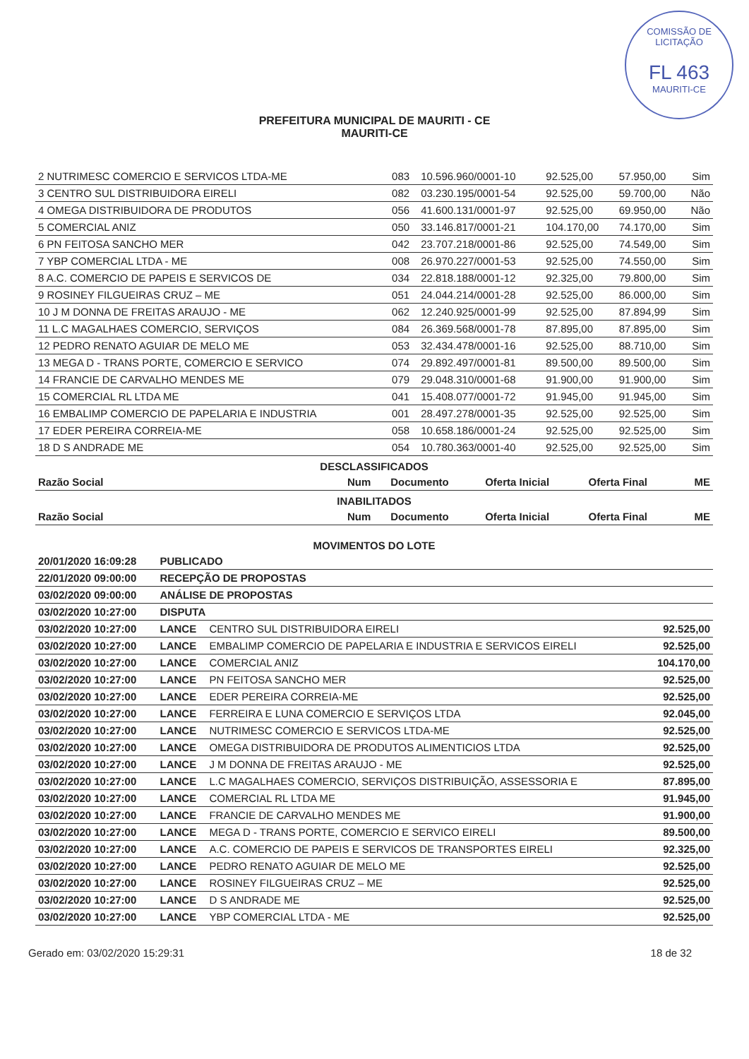COMISSÃO DE LICITAÇÃO
FL 463
MAURITI-CE
PREFEITURA MUNICIPAL DE MAURITI - CE
MAURITI-CE
| 2 NUTRIMESC COMERCIO E SERVICOS LTDA-ME | 083 | 10.596.960/0001-10 | 92.525,00 | 57.950,00 | Sim |
| 3 CENTRO SUL DISTRIBUIDORA EIRELI | 082 | 03.230.195/0001-54 | 92.525,00 | 59.700,00 | Não |
| 4 OMEGA DISTRIBUIDORA DE PRODUTOS | 056 | 41.600.131/0001-97 | 92.525,00 | 69.950,00 | Não |
| 5 COMERCIAL ANIZ | 050 | 33.146.817/0001-21 | 104.170,00 | 74.170,00 | Sim |
| 6 PN FEITOSA SANCHO MER | 042 | 23.707.218/0001-86 | 92.525,00 | 74.549,00 | Sim |
| 7 YBP COMERCIAL LTDA - ME | 008 | 26.970.227/0001-53 | 92.525,00 | 74.550,00 | Sim |
| 8 A.C. COMERCIO DE PAPEIS E SERVICOS DE | 034 | 22.818.188/0001-12 | 92.325,00 | 79.800,00 | Sim |
| 9 ROSINEY FILGUEIRAS CRUZ – ME | 051 | 24.044.214/0001-28 | 92.525,00 | 86.000,00 | Sim |
| 10 J M DONNA DE FREITAS ARAUJO - ME | 062 | 12.240.925/0001-99 | 92.525,00 | 87.894,99 | Sim |
| 11 L.C MAGALHAES COMERCIO, SERVIÇOS | 084 | 26.369.568/0001-78 | 87.895,00 | 87.895,00 | Sim |
| 12 PEDRO RENATO AGUIAR DE MELO ME | 053 | 32.434.478/0001-16 | 92.525,00 | 88.710,00 | Sim |
| 13 MEGA D - TRANS PORTE, COMERCIO E SERVICO | 074 | 29.892.497/0001-81 | 89.500,00 | 89.500,00 | Sim |
| 14 FRANCIE DE CARVALHO MENDES ME | 079 | 29.048.310/0001-68 | 91.900,00 | 91.900,00 | Sim |
| 15 COMERCIAL RL LTDA ME | 041 | 15.408.077/0001-72 | 91.945,00 | 91.945,00 | Sim |
| 16 EMBALIMP COMERCIO DE PAPELARIA E INDUSTRIA | 001 | 28.497.278/0001-35 | 92.525,00 | 92.525,00 | Sim |
| 17 EDER PEREIRA CORREIA-ME | 058 | 10.658.186/0001-24 | 92.525,00 | 92.525,00 | Sim |
| 18 D S ANDRADE ME | 054 | 10.780.363/0001-40 | 92.525,00 | 92.525,00 | Sim |
DESCLASSIFICADOS
| Razão Social | Num | Documento | Oferta Inicial | Oferta Final | ME |
| --- | --- | --- | --- | --- | --- |
INABILITADOS
| Razão Social | Num | Documento | Oferta Inicial | Oferta Final | ME |
| --- | --- | --- | --- | --- | --- |
MOVIMENTOS DO LOTE
| 20/01/2020 16:09:28 | PUBLICADO | | |
| --- | --- | --- | --- |
| 22/01/2020 09:00:00 | RECEPÇÃO DE PROPOSTAS | | |
| 03/02/2020 09:00:00 | ANÁLISE DE PROPOSTAS | | |
| 03/02/2020 10:27:00 | DISPUTA | | |
| 03/02/2020 10:27:00 | LANCE | CENTRO SUL DISTRIBUIDORA EIRELI | 92.525,00 |
| 03/02/2020 10:27:00 | LANCE | EMBALIMP COMERCIO DE PAPELARIA E INDUSTRIA E SERVICOS EIRELI | 92.525,00 |
| 03/02/2020 10:27:00 | LANCE | COMERCIAL ANIZ | 104.170,00 |
| 03/02/2020 10:27:00 | LANCE | PN FEITOSA SANCHO MER | 92.525,00 |
| 03/02/2020 10:27:00 | LANCE | EDER PEREIRA CORREIA-ME | 92.525,00 |
| 03/02/2020 10:27:00 | LANCE | FERREIRA E LUNA COMERCIO E SERVIÇOS LTDA | 92.045,00 |
| 03/02/2020 10:27:00 | LANCE | NUTRIMESC COMERCIO E SERVICOS LTDA-ME | 92.525,00 |
| 03/02/2020 10:27:00 | LANCE | OMEGA DISTRIBUIDORA DE PRODUTOS ALIMENTICIOS LTDA | 92.525,00 |
| 03/02/2020 10:27:00 | LANCE | J M DONNA DE FREITAS ARAUJO - ME | 92.525,00 |
| 03/02/2020 10:27:00 | LANCE | L.C MAGALHAES COMERCIO, SERVIÇOS DISTRIBUIÇÃO, ASSESSORIA E | 87.895,00 |
| 03/02/2020 10:27:00 | LANCE | COMERCIAL RL LTDA ME | 91.945,00 |
| 03/02/2020 10:27:00 | LANCE | FRANCIE DE CARVALHO MENDES ME | 91.900,00 |
| 03/02/2020 10:27:00 | LANCE | MEGA D - TRANS PORTE, COMERCIO E SERVICO EIRELI | 89.500,00 |
| 03/02/2020 10:27:00 | LANCE | A.C. COMERCIO DE PAPEIS E SERVICOS DE TRANSPORTES EIRELI | 92.325,00 |
| 03/02/2020 10:27:00 | LANCE | PEDRO RENATO AGUIAR DE MELO ME | 92.525,00 |
| 03/02/2020 10:27:00 | LANCE | ROSINEY FILGUEIRAS CRUZ – ME | 92.525,00 |
| 03/02/2020 10:27:00 | LANCE | D S ANDRADE ME | 92.525,00 |
| 03/02/2020 10:27:00 | LANCE | YBP COMERCIAL LTDA - ME | 92.525,00 |
Gerado em: 03/02/2020 15:29:31 18 de 32